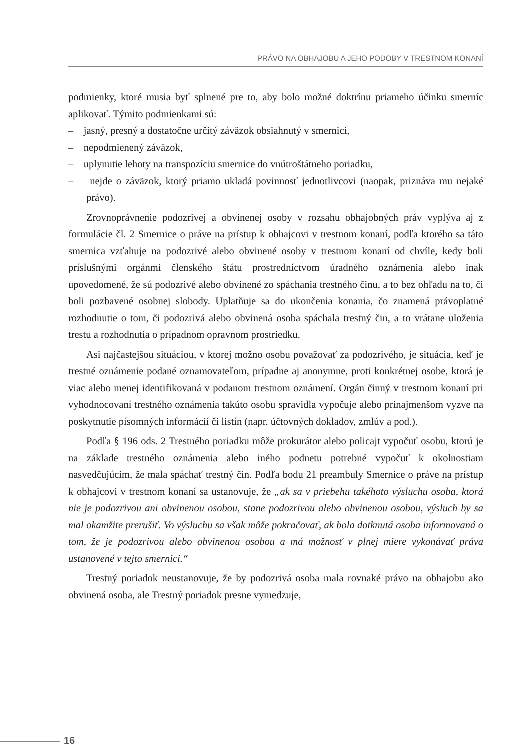PRÁVO NA OBHAJOBU A JEHO PODOBY V TRESTNOM KONANÍ
podmienky, ktoré musia byť splnené pre to, aby bolo možné doktrínu priameho účinku smerníc aplikovať. Týmito podmienkami sú:
– jasný, presný a dostatočne určitý záväzok obsiahnutý v smernici,
– nepodmienený záväzok,
– uplynutie lehoty na transpozíciu smernice do vnútroštátneho poriadku,
– nejde o záväzok, ktorý priamo ukladá povinnosť jednotlivcovi (naopak, priznáva mu nejaké právo).
Zrovnoprávnenie podozrivej a obvinenej osoby v rozsahu obhajobných práv vyplýva aj z formulácie čl. 2 Smernice o práve na prístup k obhajcovi v trestnom konaní, podľa ktorého sa táto smernica vzťahuje na podozrivé alebo obvinené osoby v trestnom konaní od chvíle, kedy boli príslušnými orgánmi členského štátu prostredníctvom úradného oznámenia alebo inak upovedomené, že sú podozrivé alebo obvinené zo spáchania trestného činu, a to bez ohľadu na to, či boli pozbavené osobnej slobody. Uplatňuje sa do ukončenia konania, čo znamená právoplatné rozhodnutie o tom, či podozrivá alebo obvinená osoba spáchala trestný čin, a to vrátane uloženia trestu a rozhodnutia o prípadnom opravnom prostriedku.
Asi najčastejšou situáciou, v ktorej možno osobu považovať za podozrivého, je situácia, keď je trestné oznámenie podané oznamovateľom, prípadne aj anonymne, proti konkrétnej osobe, ktorá je viac alebo menej identifikovaná v podanom trestnom oznámení. Orgán činný v trestnom konaní pri vyhodnocovaní trestného oznámenia takúto osobu spravidla vypočuje alebo prinajmenšom vyzve na poskytnutie písomných informácií či listín (napr. účtovných dokladov, zmlúv a pod.).
Podľa § 196 ods. 2 Trestného poriadku môže prokurátor alebo policajt vypočuť osobu, ktorú je na základe trestného oznámenia alebo iného podnetu potrebné vypočuť k okolnostiam nasvedčujúcim, že mala spáchať trestný čin. Podľa bodu 21 preambuly Smernice o práve na prístup k obhajcovi v trestnom konaní sa ustanovuje, že „ak sa v priebehu takéhoto výsluchu osoba, ktorá nie je podozrivou ani obvinenou osobou, stane podozrivou alebo obvinenou osobou, výsluch by sa mal okamžite prerušiť. Vo výsluchu sa však môže pokračovať, ak bola dotknutá osoba informovaná o tom, že je podozrivou alebo obvinenou osobou a má možnosť v plnej miere vykonávať práva ustanovené v tejto smernici.“
Trestný poriadok neustanovuje, že by podozrivá osoba mala rovnaké právo na obhajobu ako obvinená osoba, ale Trestný poriadok presne vymedzuje,
16